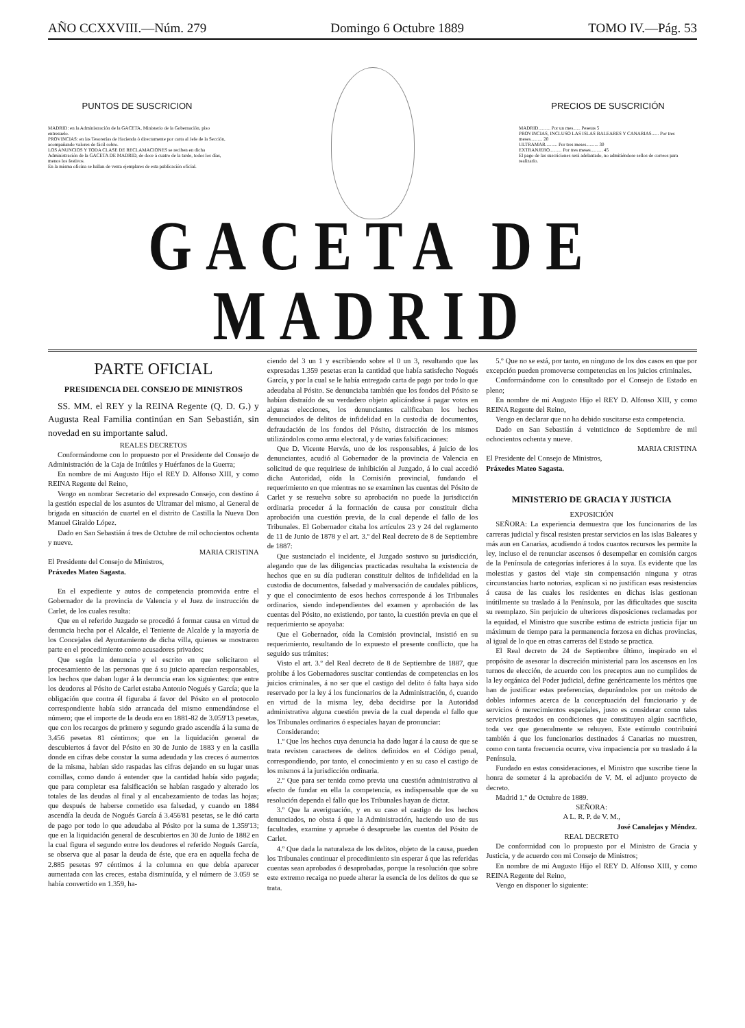AÑO CCXXVIII.—Núm. 279 Domingo 6 Octubre 1889 TOMO IV.—Pág. 53
PUNTOS DE SUSCRICION
MADRID: en la Administración de la GACETA, Ministerio de la Gobernación, piso entresuelo.
PROVINCIAS: en las Tesorerías de Hacienda ó directamente por carta al Jefe de la Sección, acompañando valores de fácil cobro.
LOS ANUNCIOS Y TODA CLASE DE RECLAMACIONES se reciben en dicha Administración de la GACETA DE MADRID, de doce á cuatro de la tarde, todos los días, menos los festivos.
En la misma oficina se hallan de venta ejemplares de esta publicación oficial.
PRECIOS DE SUSCRICIÓN
MADRID.......... Por un mes...... Pesetas 5
PROVINCIAS, INCLUSO LAS ISLAS BALEARES Y CANARIAS...... Por tres meses.......... 20
ULTRAMAR.......... Por tres meses.......... 30
EXTRANJERO.......... Por tres meses.......... 45
El pago de las suscriciones será adelantado, no admitiéndose sellos de correos para realizarlo.
GACETA DE MADRID
PARTE OFICIAL
PRESIDENCIA DEL CONSEJO DE MINISTROS
SS. MM. el REY y la REINA Regente (Q. D. G.) y Augusta Real Familia continúan en San Sebastián, sin novedad en su importante salud.
REALES DECRETOS
Conformándome con lo propuesto por el Presidente del Consejo de Administración de la Caja de Inútiles y Huérfanos de la Guerra;
En nombre de mi Augusto Hijo el REY D. Alfonso XIII, y como REINA Regente del Reino,
Vengo en nombrar Secretario del expresado Consejo, con destino á la gestión especial de los asuntos de Ultramar del mismo, al General de brigada en situación de cuartel en el distrito de Castilla la Nueva Don Manuel Giraldo López.
Dado en San Sebastián á tres de Octubre de mil ochocientos ochenta y nueve.
MARIA CRISTINA
El Presidente del Consejo de Ministros,
Práxedes Mateo Sagasta.
En el expediente y autos de competencia promovida entre el Gobernador de la provincia de Valencia y el Juez de instrucción de Carlet, de los cuales resulta:
Que en el referido Juzgado se procedió á formar causa en virtud de denuncia hecha por el Alcalde, el Teniente de Alcalde y la mayoría de los Concejales del Ayuntamiento de dicha villa, quienes se mostraron parte en el procedimiento como acusadores privados:
Que según la denuncia y el escrito en que solicitaron el procesamiento de las personas que á su juicio aparecían responsables, los hechos que daban lugar á la denuncia eran los siguientes: que entre los deudores al Pósito de Carlet estaba Antonio Nogués y García; que la obligación que contra él figuraba á favor del Pósito en el protocolo correspondiente había sido arrancada del mismo enmendándose el número; que el importe de la deuda era en 1881-82 de 3.059'13 pesetas, que con los recargos de primero y segundo grado ascendía á la suma de 3.456 pesetas 81 céntimos; que en la liquidación general de descubiertos á favor del Pósito en 30 de Junio de 1883 y en la casilla donde en cifras debe constar la suma adeudada y las creces ó aumentos de la misma, habían sido raspadas las cifras dejando en su lugar unas comillas, como dando á entender que la cantidad había sido pagada; que para completar esa falsificación se habían rasgado y alterado los totales de las deudas al final y al encabezamiento de todas las hojas; que después de haberse cometido esa falsedad, y cuando en 1884 ascendía la deuda de Nogués García á 3.456'81 pesetas, se le dió carta de pago por todo lo que adeudaba al Pósito por la suma de 1.359'13; que en la liquidación general de descubiertos en 30 de Junio de 1882 en la cual figura el segundo entre los deudores el referido Nogués García, se observa que al pasar la deuda de éste, que era en aquella fecha de 2.885 pesetas 97 céntimos á la columna en que debía aparecer aumentada con las creces, estaba disminuída, y el número de 3.059 se había convertido en 1.359, ha-
ciendo del 3 un 1 y escribiendo sobre el 0 un 3, resultando que las expresadas 1.359 pesetas eran la cantidad que había satisfecho Nogués García, y por la cual se le había entregado carta de pago por todo lo que adeudaba al Pósito. Se denunciaba también que los fondos del Pósito se habían distraído de su verdadero objeto aplicándose á pagar votos en algunas elecciones, los denunciantes calificaban los hechos denunciados de delitos de infidelidad en la custodia de documentos, defraudación de los fondos del Pósito, distracción de los mismos utilizándolos como arma electoral, y de varias falsificaciones:
Que D. Vicente Hervás, uno de los responsables, á juicio de los denunciantes, acudió al Gobernador de la provincia de Valencia en solicitud de que requiriese de inhibición al Juzgado, á lo cual accedió dicha Autoridad, oída la Comisión provincial, fundando el requerimiento en que mientras no se examinen las cuentas del Pósito de Carlet y se resuelva sobre su aprobación no puede la jurisdicción ordinaria proceder á la formación de causa por constituir dicha aprobación una cuestión previa, de la cual depende el fallo de los Tribunales. El Gobernador citaba los artículos 23 y 24 del reglamento de 11 de Junio de 1878 y el art. 3.º del Real decreto de 8 de Septiembre de 1887:
Que sustanciado el incidente, el Juzgado sostuvo su jurisdicción, alegando que de las diligencias practicadas resultaba la existencia de hechos que en su día pudieran constituir delitos de infidelidad en la custodia de documentos, falsedad y malversación de caudales públicos, y que el conocimiento de esos hechos corresponde á los Tribunales ordinarios, siendo independientes del examen y aprobación de las cuentas del Pósito, no existiendo, por tanto, la cuestión previa en que el requerimiento se apoyaba:
Que el Gobernador, oída la Comisión provincial, insistió en su requerimiento, resultando de lo expuesto el presente conflicto, que ha seguido sus trámites:
Visto el art. 3.º del Real decreto de 8 de Septiembre de 1887, que prohibe á los Gobernadores suscitar contiendas de competencias en los juicios criminales, á no ser que el castigo del delito ó falta haya sido reservado por la ley á los funcionarios de la Administración, ó, cuando en virtud de la misma ley, deba decidirse por la Autoridad administrativa alguna cuestión previa de la cual dependa el fallo que los Tribunales ordinarios ó especiales hayan de pronunciar:
Considerando:
1.º Que los hechos cuya denuncia ha dado lugar á la causa de que se trata revisten caracteres de delitos definidos en el Código penal, correspondiendo, por tanto, el conocimiento y en su caso el castigo de los mismos á la jurisdicción ordinaria.
2.º Que para ser tenida como previa una cuestión administrativa al efecto de fundar en ella la competencia, es indispensable que de su resolución dependa el fallo que los Tribunales hayan de dictar.
3.º Que la averiguación, y en su caso el castigo de los hechos denunciados, no obsta á que la Administración, haciendo uso de sus facultades, examine y apruebe ó desapruebe las cuentas del Pósito de Carlet.
4.º Que dada la naturaleza de los delitos, objeto de la causa, pueden los Tribunales continuar el procedimiento sin esperar á que las referidas cuentas sean aprobadas ó desaprobadas, porque la resolución que sobre este extremo recaiga no puede alterar la esencia de los delitos de que se trata.
5.º Que no se está, por tanto, en ninguno de los dos casos en que por excepción pueden promoverse competencias en los juicios criminales.
Conformándome con lo consultado por el Consejo de Estado en pleno;
En nombre de mi Augusto Hijo el REY D. Alfonso XIII, y como REINA Regente del Reino,
Vengo en declarar que no ha debido suscitarse esta competencia.
Dado en San Sebastián á veinticinco de Septiembre de mil ochocientos ochenta y nueve.
MARIA CRISTINA
El Presidente del Consejo de Ministros,
Práxedes Mateo Sagasta.
MINISTERIO DE GRACIA Y JUSTICIA
EXPOSICIÓN
SEÑORA: La experiencia demuestra que los funcionarios de las carreras judicial y fiscal resisten prestar servicios en las islas Baleares y más aun en Canarias, acudiendo á todos cuantos recursos les permite la ley, incluso el de renunciar ascensos ó desempeñar en comisión cargos de la Península de categorías inferiores á la suya. Es evidente que las molestias y gastos del viaje sin compensación ninguna y otras circunstancias harto notorias, explican si no justifican esas resistencias á causa de las cuales los residentes en dichas islas gestionan inútilmente su traslado á la Península, por las dificultades que suscita su reemplazo. Sin perjuicio de ulteriores disposiciones reclamadas por la equidad, el Ministro que suscribe estima de estricta justicia fijar un máximum de tiempo para la permanencia forzosa en dichas provincias, al igual de lo que en otras carreras del Estado se practica.
El Real decreto de 24 de Septiembre último, inspirado en el propósito de asesorar la discreción ministerial para los ascensos en los turnos de elección, de acuerdo con los preceptos aun no cumplidos de la ley orgánica del Poder judicial, define genéricamente los méritos que han de justificar estas preferencias, depurándolos por un método de dobles informes acerca de la conceptuación del funcionario y de servicios ó merecimientos especiales, justo es considerar como tales servicios prestados en condiciones que constituyen algún sacrificio, toda vez que generalmente se rehuyen. Este estímulo contribuirá también á que los funcionarios destinados á Canarias no muestren, como con tanta frecuencia ocurre, viva impaciencia por su traslado á la Península.
Fundado en estas consideraciones, el Ministro que suscribe tiene la honra de someter á la aprobación de V. M. el adjunto proyecto de decreto.
Madrid 1.º de Octubre de 1889.
SEÑORA:
A L. R. P. de V. M.,
José Canalejas y Méndez.
REAL DECRETO
De conformidad con lo propuesto por el Ministro de Gracia y Justicia, y de acuerdo con mi Consejo de Ministros;
En nombre de mi Augusto Hijo el REY D. Alfonso XIII, y como REINA Regente del Reino,
Vengo en disponer lo siguiente: